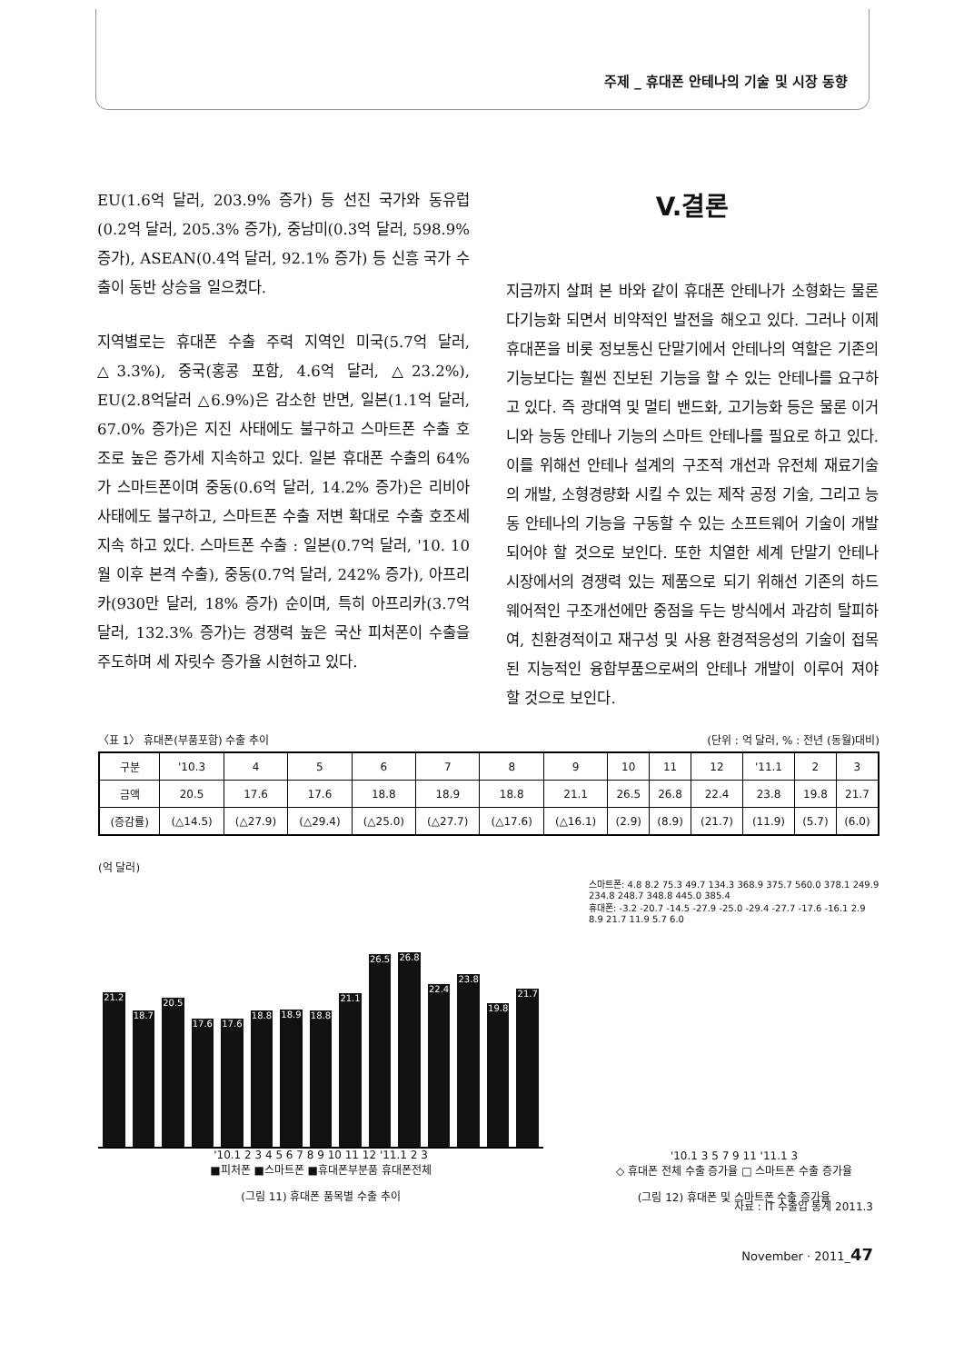주제 _ 휴대폰 안테나의 기술 및 시장 동향
EU(1.6억 달러, 203.9% 증가) 등 선진 국가와 동유럽(0.2억 달러, 205.3% 증가), 중남미(0.3억 달러, 598.9% 증가), ASEAN(0.4억 달러, 92.1% 증가) 등 신흥 국가 수출이 동반 상승을 일으켰다.
지역별로는 휴대폰 수출 주력 지역인 미국(5.7억 달러, △3.3%), 중국(홍콩 포함, 4.6억 달러, △23.2%), EU(2.8억달러 △6.9%)은 감소한 반면, 일본(1.1억 달러, 67.0% 증가)은 지진 사태에도 불구하고 스마트폰 수출 호조로 높은 증가세 지속하고 있다. 일본 휴대폰 수출의 64%가 스마트폰이며 중동(0.6억 달러, 14.2% 증가)은 리비아 사태에도 불구하고, 스마트폰 수출 저변 확대로 수출 호조세 지속 하고 있다. 스마트폰 수출 : 일본(0.7억 달러, '10. 10월 이후 본격 수출), 중동(0.7억 달러, 242% 증가), 아프리카(930만 달러, 18% 증가) 순이며, 특히 아프리카(3.7억 달러, 132.3% 증가)는 경쟁력 높은 국산 피처폰이 수출을 주도하며 세 자릿수 증가율 시현하고 있다.
V.결론
지금까지 살펴 본 바와 같이 휴대폰 안테나가 소형화는 물론 다기능화 되면서 비약적인 발전을 해오고 있다. 그러나 이제 휴대폰을 비롯 정보통신 단말기에서 안테나의 역할은 기존의 기능보다는 훨씬 진보된 기능을 할 수 있는 안테나를 요구하고 있다. 즉 광대역 및 멀티 밴드화, 고기능화 등은 물론 이거니와 능동 안테나 기능의 스마트 안테나를 필요로 하고 있다. 이를 위해선 안테나 설계의 구조적 개선과 유전체 재료기술의 개발, 소형경량화 시킬 수 있는 제작 공정 기술, 그리고 능동 안테나의 기능을 구동할 수 있는 소프트웨어 기술이 개발 되어야 할 것으로 보인다. 또한 치열한 세계 단말기 안테나 시장에서의 경쟁력 있는 제품으로 되기 위해선 기존의 하드웨어적인 구조개선에만 중점을 두는 방식에서 과감히 탈피하여, 친환경적이고 재구성 및 사용 환경적응성의 기술이 접목된 지능적인 융합부품으로써의 안테나 개발이 이루어 져야 할 것으로 보인다.
〈표 1〉 휴대폰(부품포함) 수출 추이 (단위 : 억 달러, % : 전년 (동월)대비)
| 구분 | '10.3 | 4 | 5 | 6 | 7 | 8 | 9 | 10 | 11 | 12 | '11.1 | 2 | 3 |
| --- | --- | --- | --- | --- | --- | --- | --- | --- | --- | --- | --- | --- | --- |
| 금액 | 20.5 | 17.6 | 17.6 | 18.8 | 18.9 | 18.8 | 21.1 | 26.5 | 26.8 | 22.4 | 23.8 | 19.8 | 21.7 |
| (증감률) | (△14.5) | (△27.9) | (△29.4) | (△25.0) | (△27.7) | (△17.6) | (△16.1) | (2.9) | (8.9) | (21.7) | (11.9) | (5.7) | (6.0) |
(억 달러)
21.2
18.7
20.5
17.6
17.6
18.8
18.9
18.8
21.1
26.5
26.8
22.4
23.8
19.8
21.7
'10.1 2 3 4 5 6 7 8 9 10 11 12 '11.1 2 3
■피처폰 ■스마트폰 ■휴대폰부분품 휴대폰전체
(그림 11) 휴대폰 품목별 수출 추이
스마트폰: 4.8 8.2 75.3 49.7 134.3 368.9 375.7 560.0 378.1 249.9 234.8 248.7 348.8 445.0 385.4
휴대폰: -3.2 -20.7 -14.5 -27.9 -25.0 -29.4 -27.7 -17.6 -16.1 2.9 8.9 21.7 11.9 5.7 6.0
'10.1 3 5 7 9 11 '11.1 3
◇ 휴대폰 전체 수출 증가율 □ 스마트폰 수출 증가율
(그림 12) 휴대폰 및 스마트폰 수출 증가율
자료 : IT 수출입 통계 2011.3
November · 2011_47